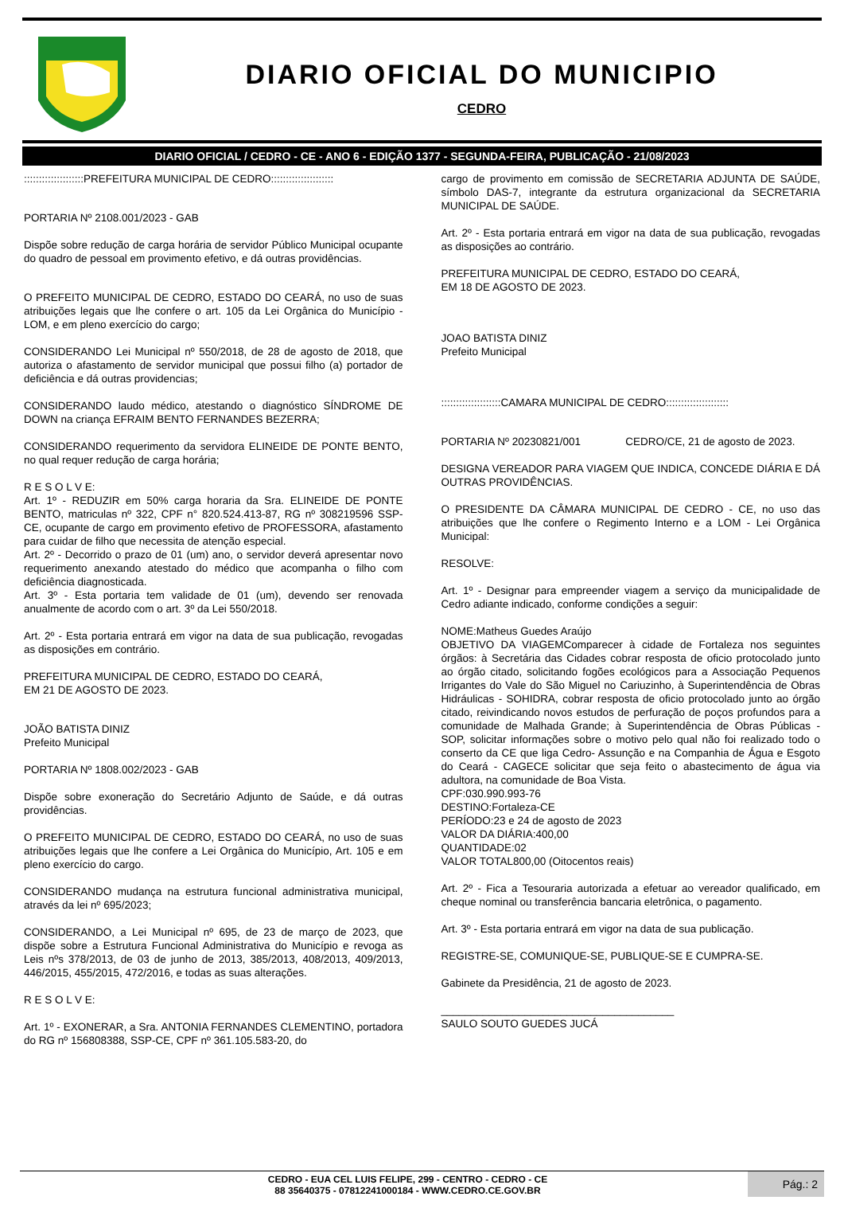DIARIO OFICIAL DO MUNICIPIO
CEDRO
DIARIO OFICIAL / CEDRO - CE - ANO 6 - EDIÇÃO 1377 - SEGUNDA-FEIRA, PUBLICAÇÃO - 21/08/2023
::::::::::::::::::::PREFEITURA MUNICIPAL DE CEDRO:::::::::::::::::::::
PORTARIA Nº 2108.001/2023 - GAB
Dispõe sobre redução de carga horária de servidor Público Municipal ocupante do quadro de pessoal em provimento efetivo, e dá outras providências.
O PREFEITO MUNICIPAL DE CEDRO, ESTADO DO CEARÁ, no uso de suas atribuições legais que lhe confere o art. 105 da Lei Orgânica do Município - LOM, e em pleno exercício do cargo;
CONSIDERANDO Lei Municipal nº 550/2018, de 28 de agosto de 2018, que autoriza o afastamento de servidor municipal que possui filho (a) portador de deficiência e dá outras providencias;
CONSIDERANDO laudo médico, atestando o diagnóstico SÍNDROME DE DOWN na criança EFRAIM BENTO FERNANDES BEZERRA;
CONSIDERANDO requerimento da servidora ELINEIDE DE PONTE BENTO, no qual requer redução de carga horária;
R E S O L V E:
Art. 1º - REDUZIR em 50% carga horaria da Sra. ELINEIDE DE PONTE BENTO, matriculas nº 322, CPF n° 820.524.413-87, RG nº 308219596 SSP-CE, ocupante de cargo em provimento efetivo de PROFESSORA, afastamento para cuidar de filho que necessita de atenção especial.
Art. 2º - Decorrido o prazo de 01 (um) ano, o servidor deverá apresentar novo requerimento anexando atestado do médico que acompanha o filho com deficiência diagnosticada.
Art. 3º - Esta portaria tem validade de 01 (um), devendo ser renovada anualmente de acordo com o art. 3º da Lei 550/2018.
Art. 2º - Esta portaria entrará em vigor na data de sua publicação, revogadas as disposições em contrário.
PREFEITURA MUNICIPAL DE CEDRO, ESTADO DO CEARÁ,
EM 21 DE AGOSTO DE 2023.
JOÃO BATISTA DINIZ
Prefeito Municipal
PORTARIA Nº 1808.002/2023 - GAB
Dispõe sobre exoneração do Secretário Adjunto de Saúde, e dá outras providências.
O PREFEITO MUNICIPAL DE CEDRO, ESTADO DO CEARÁ, no uso de suas atribuições legais que lhe confere a Lei Orgânica do Município, Art. 105 e em pleno exercício do cargo.
CONSIDERANDO mudança na estrutura funcional administrativa municipal, através da lei nº 695/2023;
CONSIDERANDO, a Lei Municipal nº 695, de 23 de março de 2023, que dispõe sobre a Estrutura Funcional Administrativa do Município e revoga as Leis nºs 378/2013, de 03 de junho de 2013, 385/2013, 408/2013, 409/2013, 446/2015, 455/2015, 472/2016, e todas as suas alterações.
R E S O L V E:
Art. 1º - EXONERAR, a Sra. ANTONIA FERNANDES CLEMENTINO, portadora do RG nº 156808388, SSP-CE, CPF nº 361.105.583-20, do
cargo de provimento em comissão de SECRETARIA ADJUNTA DE SAÚDE, símbolo DAS-7, integrante da estrutura organizacional da SECRETARIA MUNICIPAL DE SAÚDE.
Art. 2º - Esta portaria entrará em vigor na data de sua publicação, revogadas as disposições ao contrário.
PREFEITURA MUNICIPAL DE CEDRO, ESTADO DO CEARÁ,
EM 18 DE AGOSTO DE 2023.
JOAO BATISTA DINIZ
Prefeito Municipal
::::::::::::::::::::CAMARA MUNICIPAL DE CEDRO:::::::::::::::::::::
PORTARIA Nº 20230821/001 CEDRO/CE, 21 de agosto de 2023.
DESIGNA VEREADOR PARA VIAGEM QUE INDICA, CONCEDE DIÁRIA E DÁ OUTRAS PROVIDÊNCIAS.
O PRESIDENTE DA CÂMARA MUNICIPAL DE CEDRO - CE, no uso das atribuições que lhe confere o Regimento Interno e a LOM - Lei Orgânica Municipal:
RESOLVE:
Art. 1º - Designar para empreender viagem a serviço da municipalidade de Cedro adiante indicado, conforme condições a seguir:
NOME:Matheus Guedes Araújo
OBJETIVO DA VIAGEMComparecer à cidade de Fortaleza nos seguintes órgãos: à Secretária das Cidades cobrar resposta de oficio protocolado junto ao órgão citado, solicitando fogões ecológicos para a Associação Pequenos Irrigantes do Vale do São Miguel no Cariuzinho, à Superintendência de Obras Hidráulicas - SOHIDRA, cobrar resposta de oficio protocolado junto ao órgão citado, reivindicando novos estudos de perfuração de poços profundos para a comunidade de Malhada Grande; à Superintendência de Obras Públicas - SOP, solicitar informações sobre o motivo pelo qual não foi realizado todo o conserto da CE que liga Cedro- Assunção e na Companhia de Água e Esgoto do Ceará - CAGECE solicitar que seja feito o abastecimento de água via adultora, na comunidade de Boa Vista.
CPF:030.990.993-76
DESTINO:Fortaleza-CE
PERÍODO:23 e 24 de agosto de 2023
VALOR DA DIÁRIA:400,00
QUANTIDADE:02
VALOR TOTAL800,00 (Oitocentos reais)
Art. 2º - Fica a Tesouraria autorizada a efetuar ao vereador qualificado, em cheque nominal ou transferência bancaria eletrônica, o pagamento.
Art. 3º - Esta portaria entrará em vigor na data de sua publicação.
REGISTRE-SE, COMUNIQUE-SE, PUBLIQUE-SE E CUMPRA-SE.
Gabinete da Presidência, 21 de agosto de 2023.
_______________________________________
SAULO SOUTO GUEDES JUCÁ
CEDRO - EUA CEL LUIS FELIPE, 299 - CENTRO - CEDRO - CE
88 35640375 - 07812241000184 - WWW.CEDRO.CE.GOV.BR
Pág.: 2